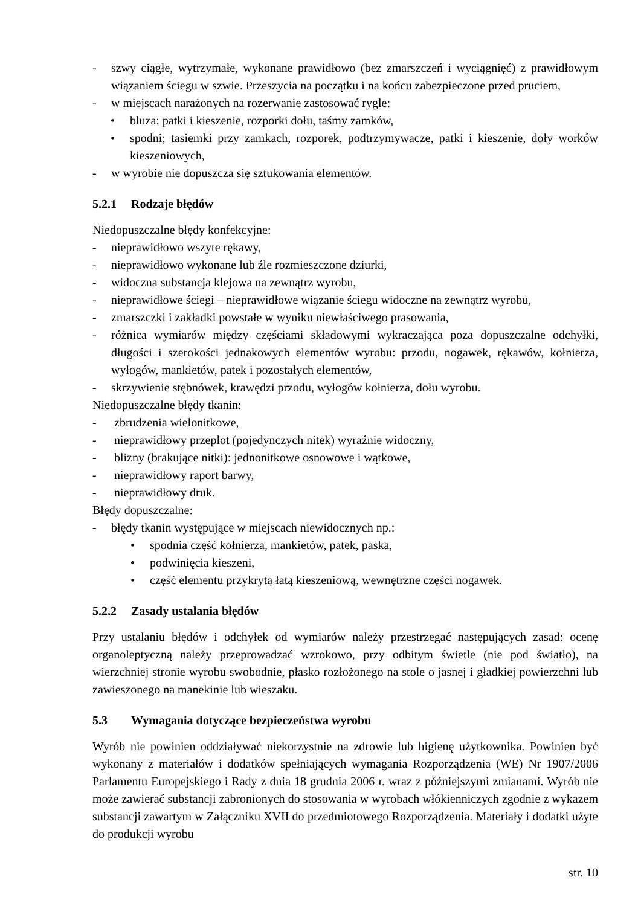- szwy ciągłe, wytrzymałe, wykonane prawidłowo (bez zmarszczeń i wyciągnięć) z prawidłowym wiązaniem ściegu w szwie. Przeszycia na początku i na końcu zabezpieczone przed pruciem,
- w miejscach narażonych na rozerwanie zastosować rygle:
• bluza: patki i kieszenie, rozporki dołu, taśmy zamków,
• spodni; tasiemki przy zamkach, rozporek, podtrzymywacze, patki i kieszenie, doły worków kieszeniowych,
- w wyrobie nie dopuszcza się sztukowania elementów.
5.2.1 Rodzaje błędów
Niedopuszczalne błędy konfekcyjne:
- nieprawidłowo wszyte rękawy,
- nieprawidłowo wykonane lub źle rozmieszczone dziurki,
- widoczna substancja klejowa na zewnątrz wyrobu,
- nieprawidłowe ściegi – nieprawidłowe wiązanie ściegu widoczne na zewnątrz wyrobu,
- zmarszczki i zakładki powstałe w wyniku niewłaściwego prasowania,
- różnica wymiarów między częściami składowymi wykraczająca poza dopuszczalne odchyłki, długości i szerokości jednakowych elementów wyrobu: przodu, nogawek, rękawów, kołnierza, wyłogów, mankietów, patek i pozostałych elementów,
- skrzywienie stębnówek, krawędzi przodu, wyłogów kołnierza, dołu wyrobu.
Niedopuszczalne błędy tkanin:
- zbrudzenia wielonitkowe,
- nieprawidłowy przeplot (pojedynczych nitek) wyraźnie widoczny,
- blizny (brakujące nitki): jednonitkowe osnowowe i wątkowe,
- nieprawidłowy raport barwy,
- nieprawidłowy druk.
Błędy dopuszczalne:
- błędy tkanin występujące w miejscach niewidocznych np.:
• spodnia część kołnierza, mankietów, patek, paska,
• podwinięcia kieszeni,
• część elementu przykrytą łatą kieszeniową, wewnętrzne części nogawek.
5.2.2 Zasady ustalania błędów
Przy ustalaniu błędów i odchyłek od wymiarów należy przestrzegać następujących zasad: ocenę organoleptyczną należy przeprowadzać wzrokowo, przy odbitym świetle (nie pod światło), na wierzchniej stronie wyrobu swobodnie, płasko rozłożonego na stole o jasnej i gładkiej powierzchni lub zawieszonego na manekinie lub wieszaku.
5.3 Wymagania dotyczące bezpieczeństwa wyrobu
Wyrób nie powinien oddziaływać niekorzystnie na zdrowie lub higienę użytkownika. Powinien być wykonany z materiałów i dodatków spełniających wymagania Rozporządzenia (WE) Nr 1907/2006 Parlamentu Europejskiego i Rady z dnia 18 grudnia 2006 r. wraz z późniejszymi zmianami. Wyrób nie może zawierać substancji zabronionych do stosowania w wyrobach włókienniczych zgodnie z wykazem substancji zawartym w Załączniku XVII do przedmiotowego Rozporządzenia. Materiały i dodatki użyte do produkcji wyrobu
str. 10